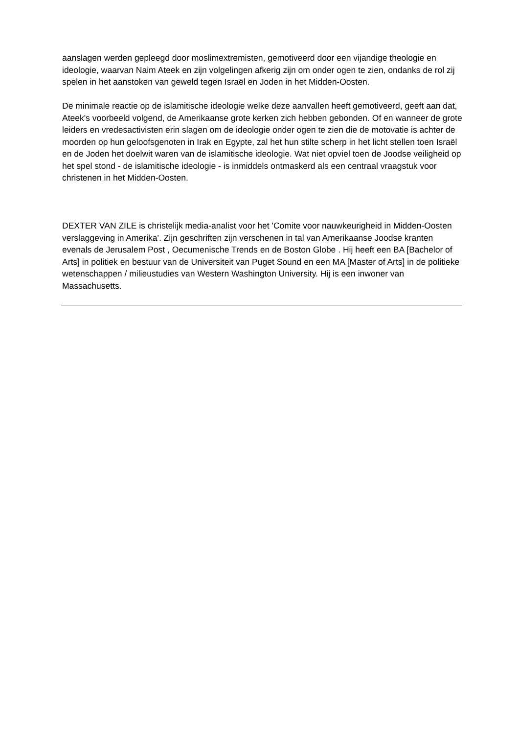aanslagen werden gepleegd door moslimextremisten, gemotiveerd door een vijandige theologie en ideologie, waarvan Naim Ateek en zijn volgelingen afkerig zijn om onder ogen te zien, ondanks de rol zij spelen in het aanstoken van geweld tegen Israël en Joden in het Midden-Oosten.
De minimale reactie op de islamitische ideologie welke deze aanvallen heeft gemotiveerd, geeft aan dat, Ateek's voorbeeld volgend, de Amerikaanse grote kerken zich hebben gebonden. Of en wanneer de grote leiders en vredesactivisten erin slagen om de ideologie onder ogen te zien die de motovatie is achter de moorden op hun geloofsgenoten in Irak en Egypte, zal het hun stilte scherp in het licht stellen toen Israël en de Joden het doelwit waren van de islamitische ideologie. Wat niet opviel toen de Joodse veiligheid op het spel stond - de islamitische ideologie - is inmiddels ontmaskerd als een centraal vraagstuk voor christenen in het Midden-Oosten.
DEXTER VAN ZILE is christelijk media-analist voor het 'Comite voor nauwkeurigheid in Midden-Oosten verslaggeving in Amerika'. Zijn geschriften zijn verschenen in tal van Amerikaanse Joodse kranten evenals de Jerusalem Post , Oecumenische Trends en de Boston Globe . Hij heeft een BA [Bachelor of Arts] in politiek en bestuur van de Universiteit van Puget Sound en een MA [Master of Arts] in de politieke wetenschappen / milieustudies van Western Washington University. Hij is een inwoner van Massachusetts.